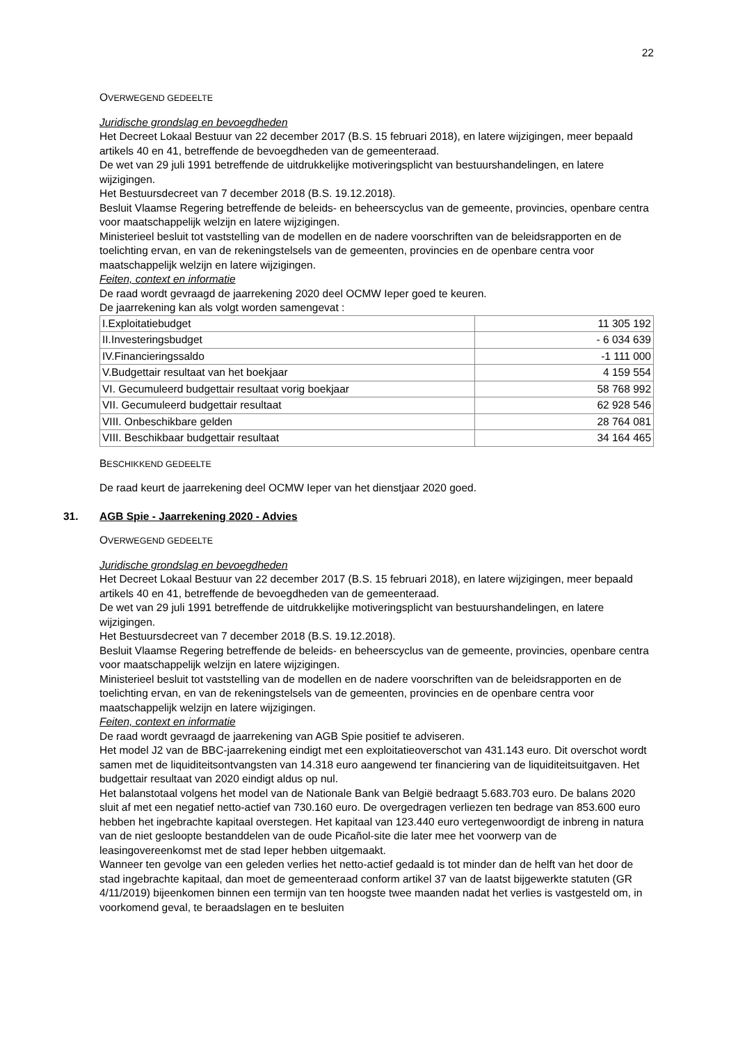22
OVERWEGEND GEDEELTE
Juridische grondslag en bevoegdheden
Het Decreet Lokaal Bestuur van 22 december 2017 (B.S. 15 februari 2018), en latere wijzigingen, meer bepaald artikels 40 en 41, betreffende de bevoegdheden van de gemeenteraad.
De wet van 29 juli 1991 betreffende de uitdrukkelijke motiveringsplicht van bestuurshandelingen, en latere wijzigingen.
Het Bestuursdecreet van 7 december 2018 (B.S. 19.12.2018).
Besluit Vlaamse Regering betreffende de beleids- en beheerscyclus van de gemeente, provincies, openbare centra voor maatschappelijk welzijn en latere wijzigingen.
Ministerieel besluit tot vaststelling van de modellen en de nadere voorschriften van de beleidsrapporten en de toelichting ervan, en van de rekeningstelsels van de gemeenten, provincies en de openbare centra voor maatschappelijk welzijn en latere wijzigingen.
Feiten, context en informatie
De raad wordt gevraagd de jaarrekening 2020 deel OCMW Ieper goed te keuren.
De jaarrekening kan als volgt worden samengevat :
| I.Exploitatiebudget | 11 305 192 |
| II.Investeringsbudget | - 6 034 639 |
| IV.Financieringssaldo | -1 111 000 |
| V.Budgettair resultaat van het boekjaar | 4 159 554 |
| VI. Gecumuleerd budgettair resultaat vorig boekjaar | 58 768 992 |
| VII. Gecumuleerd budgettair resultaat | 62 928 546 |
| VIII. Onbeschikbare gelden | 28 764 081 |
| VIII. Beschikbaar budgettair resultaat | 34 164 465 |
BESCHIKKEND GEDEELTE
De raad keurt de jaarrekening deel OCMW Ieper van het dienstjaar 2020 goed.
31. AGB Spie - Jaarrekening 2020 - Advies
OVERWEGEND GEDEELTE
Juridische grondslag en bevoegdheden
Het Decreet Lokaal Bestuur van 22 december 2017 (B.S. 15 februari 2018), en latere wijzigingen, meer bepaald artikels 40 en 41, betreffende de bevoegdheden van de gemeenteraad.
De wet van 29 juli 1991 betreffende de uitdrukkelijke motiveringsplicht van bestuurshandelingen, en latere wijzigingen.
Het Bestuursdecreet van 7 december 2018 (B.S. 19.12.2018).
Besluit Vlaamse Regering betreffende de beleids- en beheerscyclus van de gemeente, provincies, openbare centra voor maatschappelijk welzijn en latere wijzigingen.
Ministerieel besluit tot vaststelling van de modellen en de nadere voorschriften van de beleidsrapporten en de toelichting ervan, en van de rekeningstelsels van de gemeenten, provincies en de openbare centra voor maatschappelijk welzijn en latere wijzigingen.
Feiten, context en informatie
De raad wordt gevraagd de jaarrekening van AGB Spie positief te adviseren.
Het model J2 van de BBC-jaarrekening eindigt met een exploitatieoverschot van 431.143 euro. Dit overschot wordt samen met de liquiditeitsontvangsten van 14.318 euro aangewend ter financiering van de liquiditeitsuitgaven. Het budgettair resultaat van 2020 eindigt aldus op nul.
Het balanstotaal volgens het model van de Nationale Bank van België bedraagt 5.683.703 euro. De balans 2020 sluit af met een negatief netto-actief van 730.160 euro. De overgedragen verliezen ten bedrage van 853.600 euro hebben het ingebrachte kapitaal overstegen. Het kapitaal van 123.440 euro vertegenwoordigt de inbreng in natura van de niet gesloopte bestanddelen van de oude Picañol-site die later mee het voorwerp van de leasingovereenkomst met de stad Ieper hebben uitgemaakt.
Wanneer ten gevolge van een geleden verlies het netto-actief gedaald is tot minder dan de helft van het door de stad ingebrachte kapitaal, dan moet de gemeenteraad conform artikel 37 van de laatst bijgewerkte statuten (GR 4/11/2019) bijeenkomen binnen een termijn van ten hoogste twee maanden nadat het verlies is vastgesteld om, in voorkomend geval, te beraadslagen en te besluiten